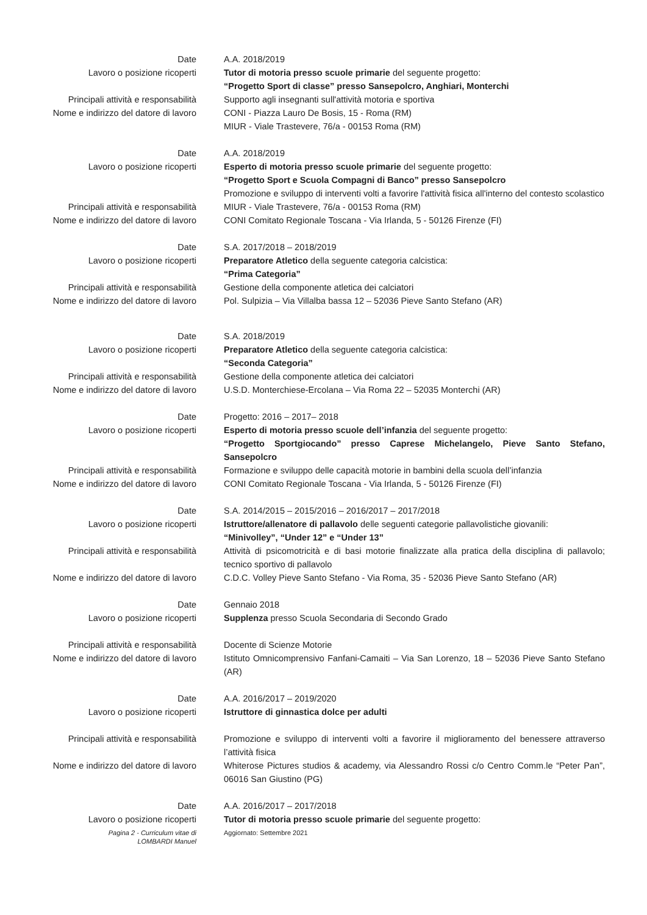Date A.A. 2018/2019
Lavoro o posizione ricoperti Tutor di motoria presso scuole primarie del seguente progetto:
“Progetto Sport di classe” presso Sansepolcro, Anghiari, Monterchi
Principali attività e responsabilità Supporto agli insegnanti sull'attività motoria e sportiva
Nome e indirizzo del datore di lavoro CONI - Piazza Lauro De Bosis, 15 - Roma (RM)
MIUR - Viale Trastevere, 76/a - 00153 Roma (RM)
Date A.A. 2018/2019
Lavoro o posizione ricoperti Esperto di motoria presso scuole primarie del seguente progetto:
“Progetto Sport e Scuola Compagni di Banco” presso Sansepolcro
Principali attività e responsabilità Promozione e sviluppo di interventi volti a favorire l'attività fisica all'interno del contesto scolastico
MIUR - Viale Trastevere, 76/a - 00153 Roma (RM)
Nome e indirizzo del datore di lavoro CONI Comitato Regionale Toscana - Via Irlanda, 5 - 50126 Firenze (FI)
Date S.A. 2017/2018 – 2018/2019
Lavoro o posizione ricoperti Preparatore Atletico della seguente categoria calcistica:
“Prima Categoria”
Principali attività e responsabilità Gestione della componente atletica dei calciatori
Nome e indirizzo del datore di lavoro Pol. Sulpizia – Via Villalba bassa 12 – 52036 Pieve Santo Stefano (AR)
Date S.A. 2018/2019
Lavoro o posizione ricoperti Preparatore Atletico della seguente categoria calcistica:
“Seconda Categoria”
Principali attività e responsabilità Gestione della componente atletica dei calciatori
Nome e indirizzo del datore di lavoro U.S.D. Monterchiese-Ercolana – Via Roma 22 – 52035 Monterchi (AR)
Date Progetto: 2016 – 2017– 2018
Lavoro o posizione ricoperti Esperto di motoria presso scuole dell’infanzia del seguente progetto:
“Progetto Sportgiocando” presso Caprese Michelangelo, Pieve Santo Stefano, Sansepolcro
Principali attività e responsabilità Formazione e sviluppo delle capacità motorie in bambini della scuola dell’infanzia
Nome e indirizzo del datore di lavoro CONI Comitato Regionale Toscana - Via Irlanda, 5 - 50126 Firenze (FI)
Date S.A. 2014/2015 – 2015/2016 – 2016/2017 – 2017/2018
Lavoro o posizione ricoperti Istruttore/allenatore di pallavolo delle seguenti categorie pallavolistiche giovanili:
“Minivolley”, “Under 12” e “Under 13”
Principali attività e responsabilità Attività di psicomotricità e di basi motorie finalizzate alla pratica della disciplina di pallavolo; tecnico sportivo di pallavolo
Nome e indirizzo del datore di lavoro C.D.C. Volley Pieve Santo Stefano - Via Roma, 35 - 52036 Pieve Santo Stefano (AR)
Date Gennaio 2018
Lavoro o posizione ricoperti Supplenza presso Scuola Secondaria di Secondo Grado
Principali attività e responsabilità Docente di Scienze Motorie
Nome e indirizzo del datore di lavoro Istituto Omnicomprensivo Fanfani-Camaiti – Via San Lorenzo, 18 – 52036 Pieve Santo Stefano (AR)
Date A.A. 2016/2017 – 2019/2020
Lavoro o posizione ricoperti Istruttore di ginnastica dolce per adulti
Principali attività e responsabilità Promozione e sviluppo di interventi volti a favorire il miglioramento del benessere attraverso l’attività fisica
Nome e indirizzo del datore di lavoro Whiterose Pictures studios & academy, via Alessandro Rossi c/o Centro Comm.le “Peter Pan”, 06016 San Giustino (PG)
Date A.A. 2016/2017 – 2017/2018
Lavoro o posizione ricoperti Tutor di motoria presso scuole primarie del seguente progetto:
Pagina 2 - Curriculum vitae di
LOMBARDI Manuel
Aggiornato: Settembre 2021